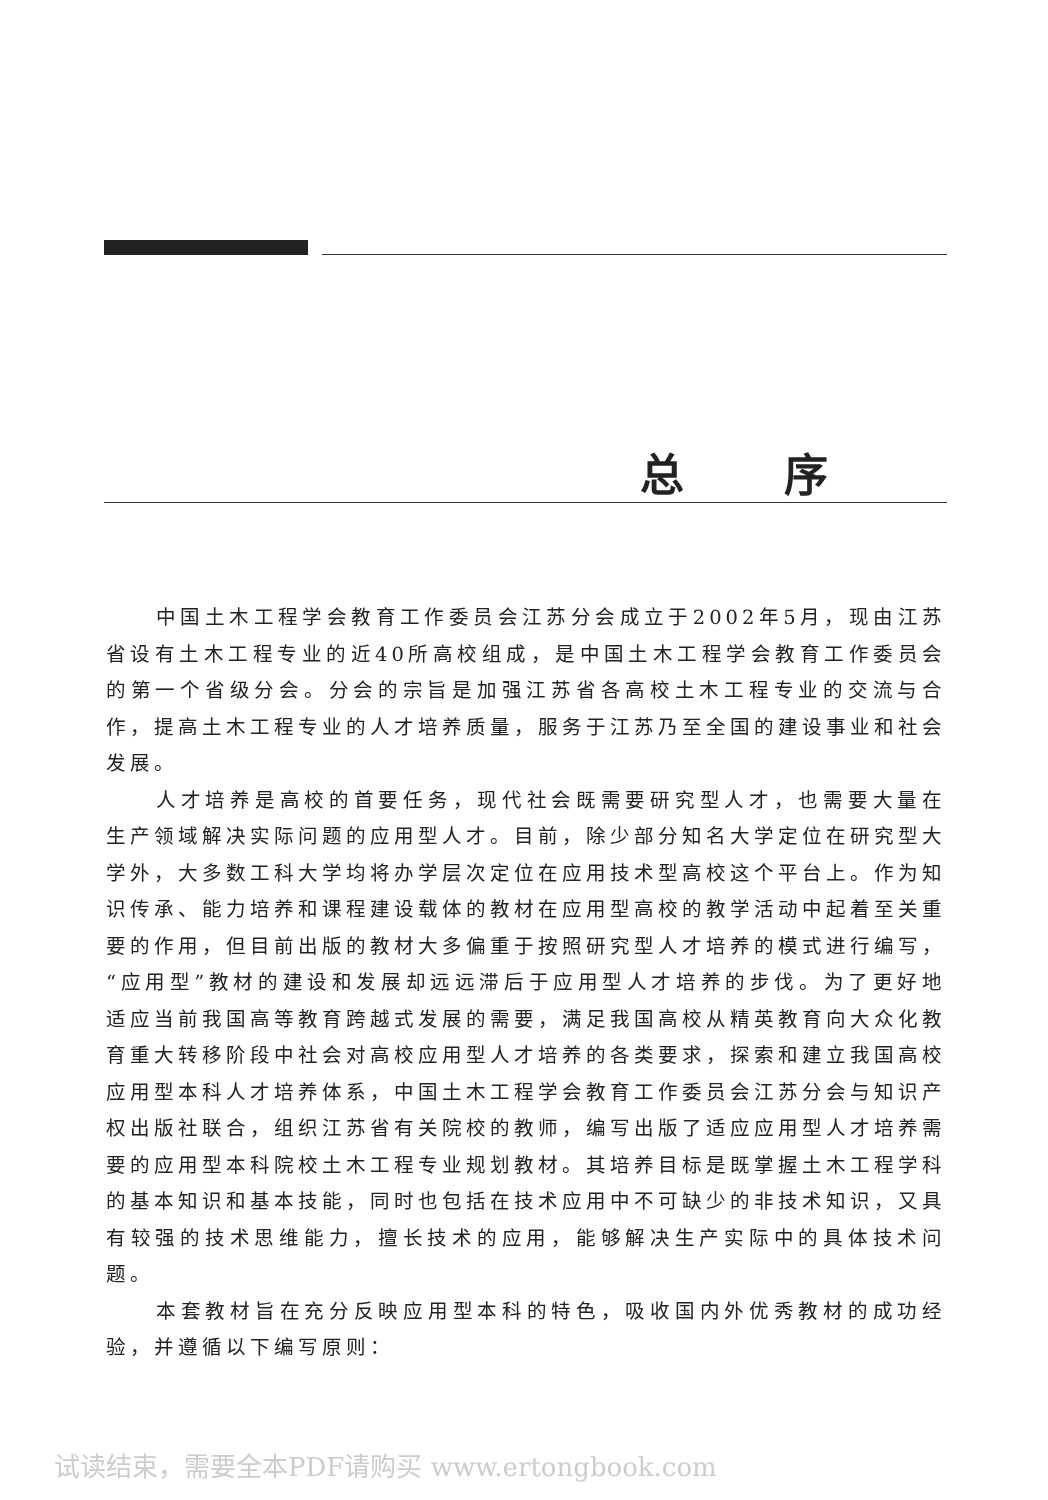总序
中国土木工程学会教育工作委员会江苏分会成立于2002年5月，现由江苏省设有土木工程专业的近40所高校组成，是中国土木工程学会教育工作委员会的第一个省级分会。分会的宗旨是加强江苏省各高校土木工程专业的交流与合作，提高土木工程专业的人才培养质量，服务于江苏乃至全国的建设事业和社会发展。
人才培养是高校的首要任务，现代社会既需要研究型人才，也需要大量在生产领域解决实际问题的应用型人才。目前，除少部分知名大学定位在研究型大学外，大多数工科大学均将办学层次定位在应用技术型高校这个平台上。作为知识传承、能力培养和课程建设载体的教材在应用型高校的教学活动中起着至关重要的作用，但目前出版的教材大多偏重于按照研究型人才培养的模式进行编写，“应用型”教材的建设和发展却远远滞后于应用型人才培养的步伐。为了更好地适应当前我国高等教育跨越式发展的需要，满足我国高校从精英教育向大众化教育重大转移阶段中社会对高校应用型人才培养的各类要求，探索和建立我国高校应用型本科人才培养体系，中国土木工程学会教育工作委员会江苏分会与知识产权出版社联合，组织江苏省有关院校的教师，编写出版了适应应用型人才培养需要的应用型本科院校土木工程专业规划教材。其培养目标是既掌握土木工程学科的基本知识和基本技能，同时也包括在技术应用中不可缺少的非技术知识，又具有较强的技术思维能力，擅长技术的应用，能够解决生产实际中的具体技术问题。
本套教材旨在充分反映应用型本科的特色，吸收国内外优秀教材的成功经验，并遵循以下编写原则：
试读结束，需要全本PDF请购买 www.ertongbook.com